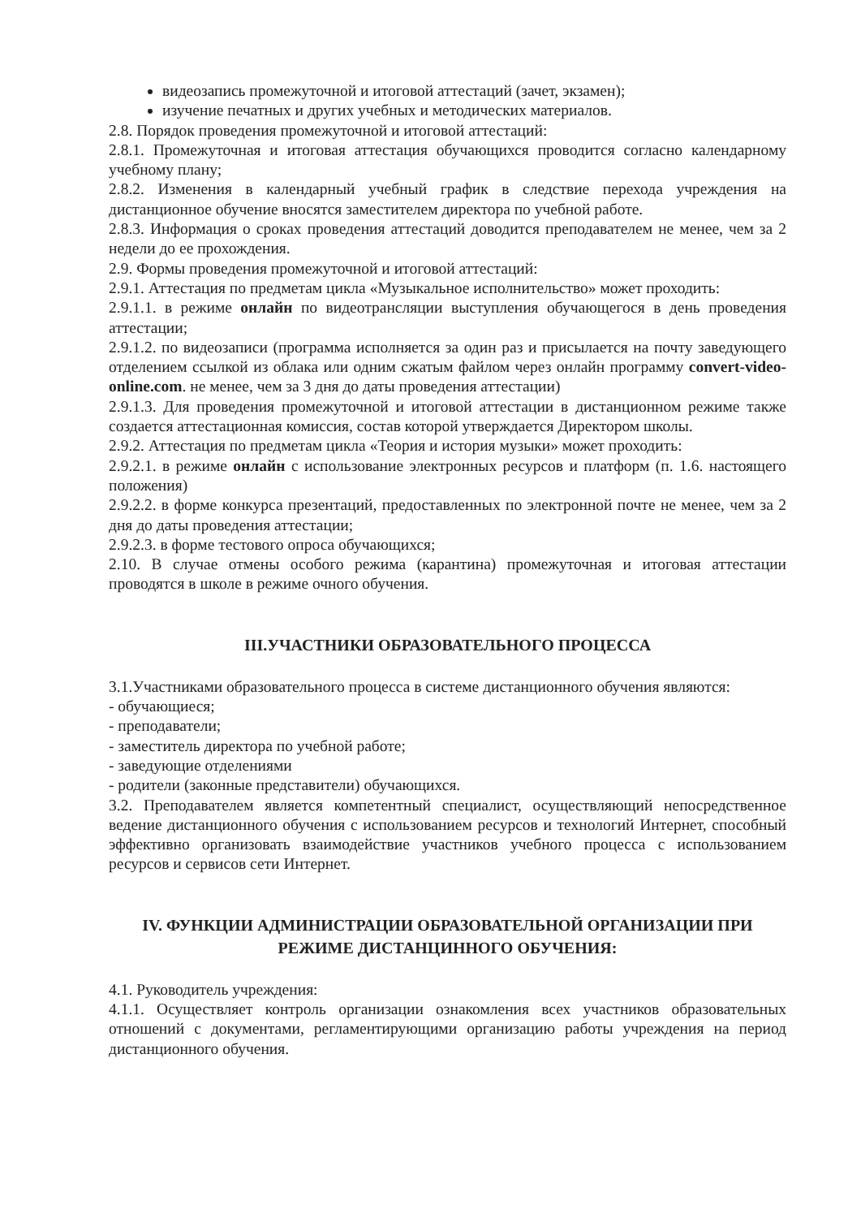видеозапись промежуточной и итоговой аттестаций (зачет, экзамен);
изучение печатных и других учебных и методических материалов.
2.8. Порядок проведения промежуточной и итоговой аттестаций:
2.8.1. Промежуточная и итоговая аттестация обучающихся проводится согласно календарному учебному плану;
2.8.2. Изменения в календарный учебный график в следствие перехода учреждения на дистанционное обучение вносятся заместителем директора по учебной работе.
2.8.3. Информация о сроках проведения аттестаций доводится преподавателем не менее, чем за 2 недели до ее прохождения.
2.9. Формы проведения промежуточной и итоговой аттестаций:
2.9.1. Аттестация по предметам цикла «Музыкальное исполнительство» может проходить:
2.9.1.1. в режиме онлайн по видеотрансляции выступления обучающегося в день проведения аттестации;
2.9.1.2. по видеозаписи (программа исполняется за один раз и присылается на почту заведующего отделением ссылкой из облака или одним сжатым файлом через онлайн программу convert-video-online.com. не менее, чем за 3 дня до даты проведения аттестации)
2.9.1.3. Для проведения промежуточной и итоговой аттестации в дистанционном режиме также создается аттестационная комиссия, состав которой утверждается Директором школы.
2.9.2. Аттестация по предметам цикла «Теория и история музыки» может проходить:
2.9.2.1. в режиме онлайн с использование электронных ресурсов и платформ (п. 1.6. настоящего положения)
2.9.2.2. в форме конкурса презентаций, предоставленных по электронной почте не менее, чем за 2 дня до даты проведения аттестации;
2.9.2.3. в форме тестового опроса обучающихся;
2.10. В случае отмены особого режима (карантина) промежуточная и итоговая аттестации проводятся в школе в режиме очного обучения.
III.УЧАСТНИКИ ОБРАЗОВАТЕЛЬНОГО ПРОЦЕССА
3.1.Участниками образовательного процесса в системе дистанционного обучения являются:
- обучающиеся;
- преподаватели;
- заместитель директора по учебной работе;
- заведующие отделениями
- родители (законные представители) обучающихся.
3.2. Преподавателем является компетентный специалист, осуществляющий непосредственное ведение дистанционного обучения с использованием ресурсов и технологий Интернет, способный эффективно организовать взаимодействие участников учебного процесса с использованием ресурсов и сервисов сети Интернет.
IV. ФУНКЦИИ АДМИНИСТРАЦИИ ОБРАЗОВАТЕЛЬНОЙ ОРГАНИЗАЦИИ ПРИ РЕЖИМЕ ДИСТАНЦИННОГО ОБУЧЕНИЯ:
4.1. Руководитель учреждения:
4.1.1. Осуществляет контроль организации ознакомления всех участников образовательных отношений с документами, регламентирующими организацию работы учреждения на период дистанционного обучения.